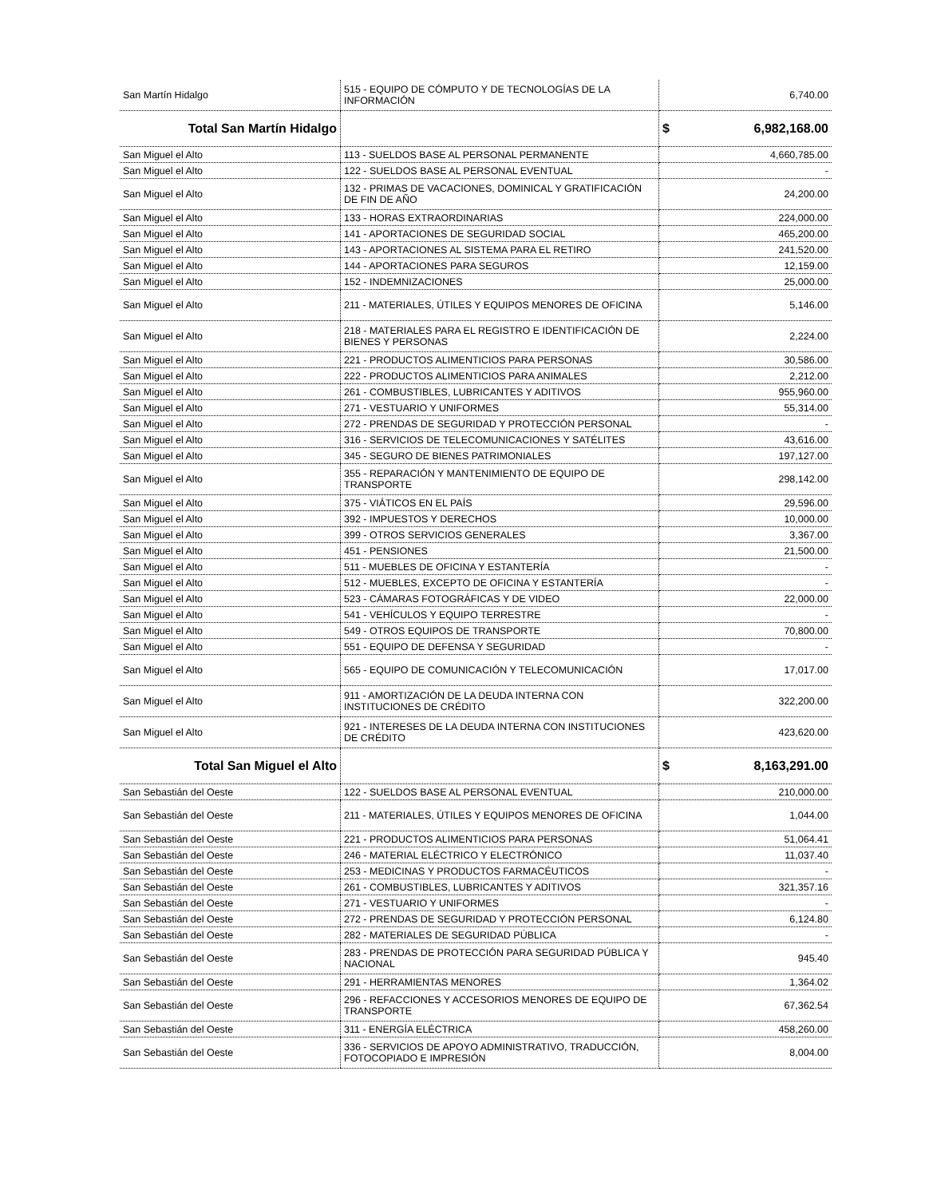| San Martín Hidalgo | 515 - EQUIPO DE CÓMPUTO Y DE TECNOLOGÍAS DE LA INFORMACIÓN | 6,740.00 |
| Total San Martín Hidalgo | | $ 6,982,168.00 |
| San Miguel el Alto | 113 - SUELDOS BASE AL PERSONAL PERMANENTE | 4,660,785.00 |
| San Miguel el Alto | 122 - SUELDOS BASE AL PERSONAL EVENTUAL | - |
| San Miguel el Alto | 132 - PRIMAS DE VACACIONES, DOMINICAL Y GRATIFICACIÓN DE FIN DE AÑO | 24,200.00 |
| San Miguel el Alto | 133 - HORAS EXTRAORDINARIAS | 224,000.00 |
| San Miguel el Alto | 141 - APORTACIONES DE SEGURIDAD SOCIAL | 465,200.00 |
| San Miguel el Alto | 143 - APORTACIONES AL SISTEMA PARA EL RETIRO | 241,520.00 |
| San Miguel el Alto | 144 - APORTACIONES PARA SEGUROS | 12,159.00 |
| San Miguel el Alto | 152 - INDEMNIZACIONES | 25,000.00 |
| San Miguel el Alto | 211 - MATERIALES, ÚTILES Y EQUIPOS MENORES DE OFICINA | 5,146.00 |
| San Miguel el Alto | 218 - MATERIALES PARA EL REGISTRO E IDENTIFICACIÓN DE BIENES Y PERSONAS | 2,224.00 |
| San Miguel el Alto | 221 - PRODUCTOS ALIMENTICIOS PARA PERSONAS | 30,586.00 |
| San Miguel el Alto | 222 - PRODUCTOS ALIMENTICIOS PARA ANIMALES | 2,212.00 |
| San Miguel el Alto | 261 - COMBUSTIBLES, LUBRICANTES Y ADITIVOS | 955,960.00 |
| San Miguel el Alto | 271 - VESTUARIO Y UNIFORMES | 55,314.00 |
| San Miguel el Alto | 272 - PRENDAS DE SEGURIDAD Y PROTECCIÓN PERSONAL | - |
| San Miguel el Alto | 316 - SERVICIOS DE TELECOMUNICACIONES Y SATÉLITES | 43,616.00 |
| San Miguel el Alto | 345 - SEGURO DE BIENES PATRIMONIALES | 197,127.00 |
| San Miguel el Alto | 355 - REPARACIÓN Y MANTENIMIENTO DE EQUIPO DE TRANSPORTE | 298,142.00 |
| San Miguel el Alto | 375 - VIÁTICOS EN EL PAÍS | 29,596.00 |
| San Miguel el Alto | 392 - IMPUESTOS Y DERECHOS | 10,000.00 |
| San Miguel el Alto | 399 - OTROS SERVICIOS GENERALES | 3,367.00 |
| San Miguel el Alto | 451 - PENSIONES | 21,500.00 |
| San Miguel el Alto | 511 - MUEBLES DE OFICINA Y ESTANTERÍA | - |
| San Miguel el Alto | 512 - MUEBLES, EXCEPTO DE OFICINA Y ESTANTERÍA | - |
| San Miguel el Alto | 523 - CÁMARAS FOTOGRÁFICAS Y DE VIDEO | 22,000.00 |
| San Miguel el Alto | 541 - VEHÍCULOS Y EQUIPO TERRESTRE | - |
| San Miguel el Alto | 549 - OTROS EQUIPOS DE TRANSPORTE | 70,800.00 |
| San Miguel el Alto | 551 - EQUIPO DE DEFENSA Y SEGURIDAD | - |
| San Miguel el Alto | 565 - EQUIPO DE COMUNICACIÓN Y TELECOMUNICACIÓN | 17,017.00 |
| San Miguel el Alto | 911 - AMORTIZACIÓN DE LA DEUDA INTERNA CON INSTITUCIONES DE CRÉDITO | 322,200.00 |
| San Miguel el Alto | 921 - INTERESES DE LA DEUDA INTERNA CON INSTITUCIONES DE CRÉDITO | 423,620.00 |
| Total San Miguel el Alto | | $ 8,163,291.00 |
| San Sebastián del Oeste | 122 - SUELDOS BASE AL PERSONAL EVENTUAL | 210,000.00 |
| San Sebastián del Oeste | 211 - MATERIALES, ÚTILES Y EQUIPOS MENORES DE OFICINA | 1,044.00 |
| San Sebastián del Oeste | 221 - PRODUCTOS ALIMENTICIOS PARA PERSONAS | 51,064.41 |
| San Sebastián del Oeste | 246 - MATERIAL ELÉCTRICO Y ELECTRÓNICO | 11,037.40 |
| San Sebastián del Oeste | 253 - MEDICINAS Y PRODUCTOS FARMACÉUTICOS | - |
| San Sebastián del Oeste | 261 - COMBUSTIBLES, LUBRICANTES Y ADITIVOS | 321,357.16 |
| San Sebastián del Oeste | 271 - VESTUARIO Y UNIFORMES | - |
| San Sebastián del Oeste | 272 - PRENDAS DE SEGURIDAD Y PROTECCIÓN PERSONAL | 6,124.80 |
| San Sebastián del Oeste | 282 - MATERIALES DE SEGURIDAD PÚBLICA | - |
| San Sebastián del Oeste | 283 - PRENDAS DE PROTECCIÓN PARA SEGURIDAD PÚBLICA Y NACIONAL | 945.40 |
| San Sebastián del Oeste | 291 - HERRAMIENTAS MENORES | 1,364.02 |
| San Sebastián del Oeste | 296 - REFACCIONES Y ACCESORIOS MENORES DE EQUIPO DE TRANSPORTE | 67,362.54 |
| San Sebastián del Oeste | 311 - ENERGÍA ELÉCTRICA | 458,260.00 |
| San Sebastián del Oeste | 336 - SERVICIOS DE APOYO ADMINISTRATIVO, TRADUCCIÓN, FOTOCOPIADO E IMPRESIÓN | 8,004.00 |